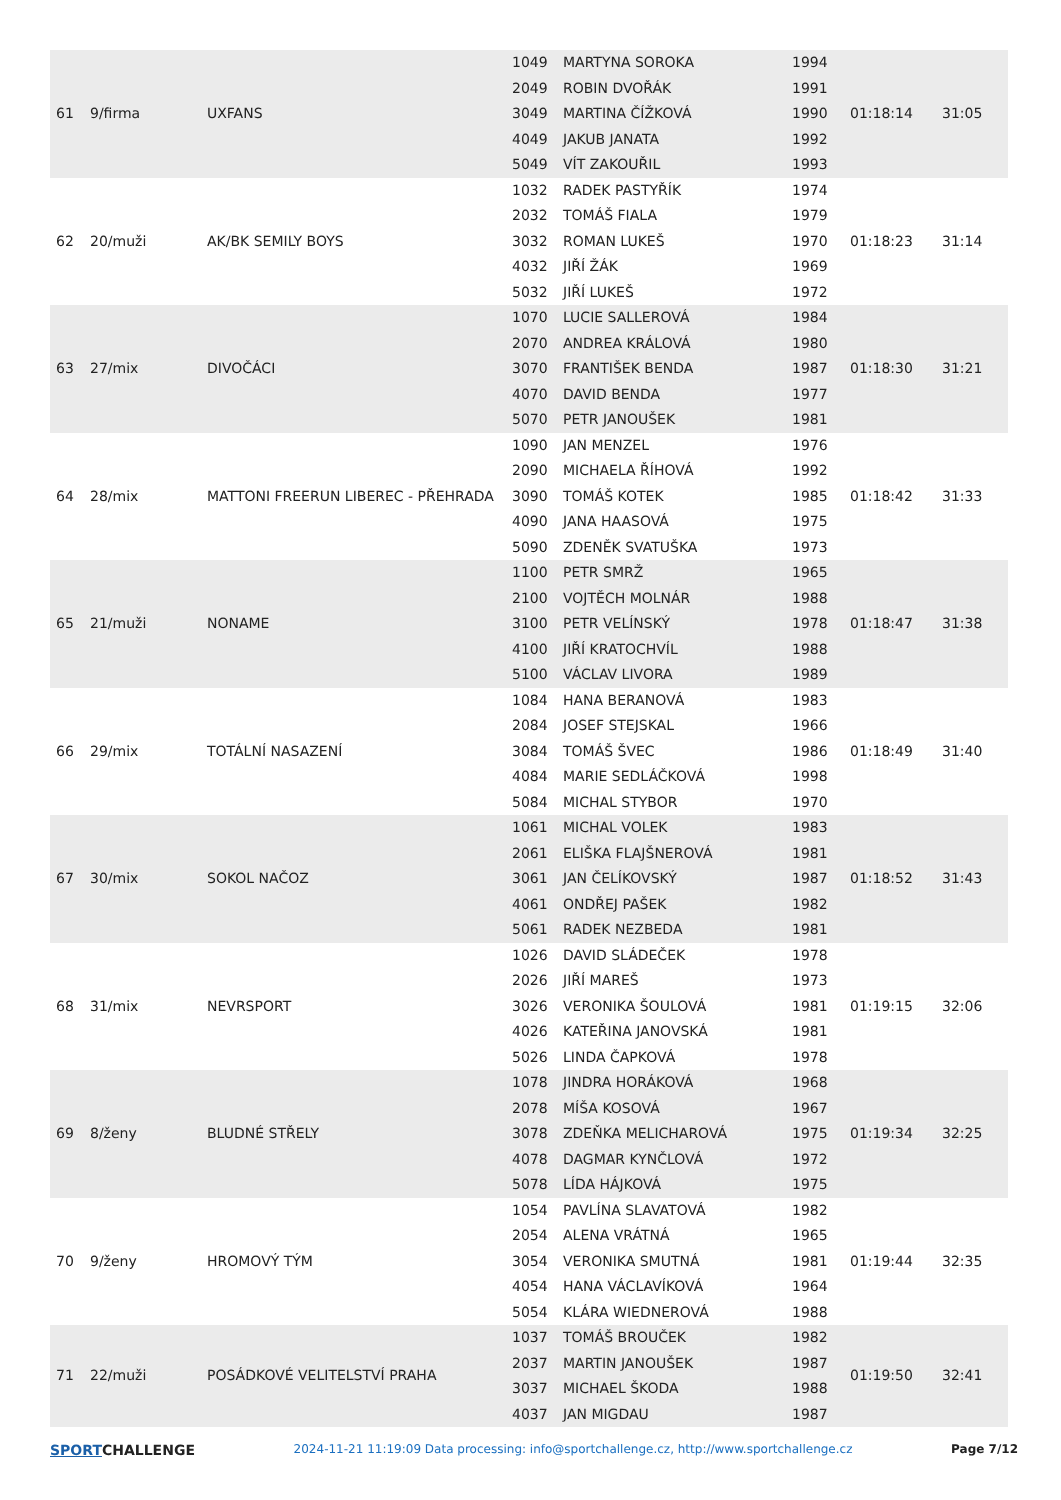| 61 | 9/firma | UXFANS | 1049 | MARTYNA SOROKA | 1994 | 01:18:14 | 31:05 |
| | | | 2049 | ROBIN DVOŘÁK | 1991 | | |
| | | | 3049 | MARTINA ČÍŽKOVÁ | 1990 | | |
| | | | 4049 | JAKUB JANATA | 1992 | | |
| | | | 5049 | VÍT ZAKOUŘIL | 1993 | | |
| 62 | 20/muži | AK/BK SEMILY BOYS | 1032 | RADEK PASTYŘÍK | 1974 | 01:18:23 | 31:14 |
| | | | 2032 | TOMÁŠ FIALA | 1979 | | |
| | | | 3032 | ROMAN LUKEŠ | 1970 | | |
| | | | 4032 | JIŘÍ ŽÁK | 1969 | | |
| | | | 5032 | JIŘÍ LUKEŠ | 1972 | | |
| 63 | 27/mix | DIVOČÁCI | 1070 | LUCIE SALLEROVÁ | 1984 | 01:18:30 | 31:21 |
| | | | 2070 | ANDREA KRÁLOVÁ | 1980 | | |
| | | | 3070 | FRANTIŠEK BENDA | 1987 | | |
| | | | 4070 | DAVID BENDA | 1977 | | |
| | | | 5070 | PETR JANOUŠEK | 1981 | | |
| 64 | 28/mix | MATTONI FREERUN LIBEREC - PŘEHRADA | 1090 | JAN MENZEL | 1976 | 01:18:42 | 31:33 |
| | | | 2090 | MICHAELA ŘÍHOVÁ | 1992 | | |
| | | | 3090 | TOMÁŠ KOTEK | 1985 | | |
| | | | 4090 | JANA HAASOVÁ | 1975 | | |
| | | | 5090 | ZDENĚK SVATUŠKA | 1973 | | |
| 65 | 21/muži | NONAME | 1100 | PETR SMRŽ | 1965 | 01:18:47 | 31:38 |
| | | | 2100 | VOJTĚCH MOLNÁR | 1988 | | |
| | | | 3100 | PETR VELÍNSKÝ | 1978 | | |
| | | | 4100 | JIŘÍ KRATOCHVÍL | 1988 | | |
| | | | 5100 | VÁCLAV LIVORA | 1989 | | |
| 66 | 29/mix | TOTÁLNÍ NASAZENÍ | 1084 | HANA BERANOVÁ | 1983 | 01:18:49 | 31:40 |
| | | | 2084 | JOSEF STEJSKAL | 1966 | | |
| | | | 3084 | TOMÁŠ ŠVEC | 1986 | | |
| | | | 4084 | MARIE SEDLÁČKOVÁ | 1998 | | |
| | | | 5084 | MICHAL STYBOR | 1970 | | |
| 67 | 30/mix | SOKOL NAČOZ | 1061 | MICHAL VOLEK | 1983 | 01:18:52 | 31:43 |
| | | | 2061 | ELIŠKA FLAJŠNEROVÁ | 1981 | | |
| | | | 3061 | JAN ČELÍKOVSKÝ | 1987 | | |
| | | | 4061 | ONDŘEJ PAŠEK | 1982 | | |
| | | | 5061 | RADEK NEZBEDA | 1981 | | |
| 68 | 31/mix | NEVRSPORT | 1026 | DAVID SLÁDEČEK | 1978 | 01:19:15 | 32:06 |
| | | | 2026 | JIŘÍ MAREŠ | 1973 | | |
| | | | 3026 | VERONIKA ŠOULOVÁ | 1981 | | |
| | | | 4026 | KATEŘINA JANOVSKÁ | 1981 | | |
| | | | 5026 | LINDA ČAPKOVÁ | 1978 | | |
| 69 | 8/ženy | BLUDNÉ STŘELY | 1078 | JINDRA HORÁKOVÁ | 1968 | 01:19:34 | 32:25 |
| | | | 2078 | MÍŠA KOSOVÁ | 1967 | | |
| | | | 3078 | ZDEŇKA MELICHAROVÁ | 1975 | | |
| | | | 4078 | DAGMAR KYNČLOVÁ | 1972 | | |
| | | | 5078 | LÍDA HÁJKOVÁ | 1975 | | |
| 70 | 9/ženy | HROMOVÝ TÝM | 1054 | PAVLÍNA SLAVATOVÁ | 1982 | 01:19:44 | 32:35 |
| | | | 2054 | ALENA VRÁTNÁ | 1965 | | |
| | | | 3054 | VERONIKA SMUTNÁ | 1981 | | |
| | | | 4054 | HANA VÁCLAVÍKOVÁ | 1964 | | |
| | | | 5054 | KLÁRA WIEDNEROVÁ | 1988 | | |
| 71 | 22/muži | POSÁDKOVÉ VELITELSTVÍ PRAHA | 1037 | TOMÁŠ BROUČEK | 1982 | 01:19:50 | 32:41 |
| | | | 2037 | MARTIN JANOUŠEK | 1987 | | |
| | | | 3037 | MICHAEL ŠKODA | 1988 | | |
| | | | 4037 | JAN MIGDAU | 1987 | | |
SPORTCHALLENGE
2024-11-21 11:19:09 Data processing: info@sportchallenge.cz, http://www.sportchallenge.cz
Page 7/12